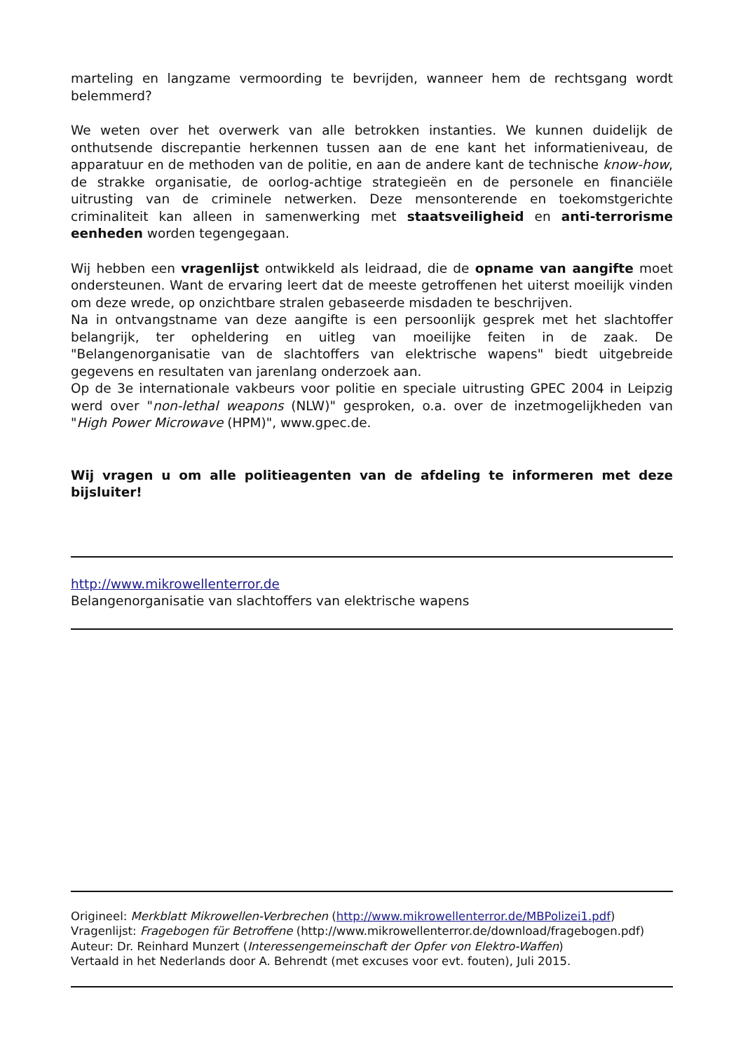marteling en langzame vermoording te bevrijden, wanneer hem de rechtsgang wordt belemmerd?
We weten over het overwerk van alle betrokken instanties. We kunnen duidelijk de onthutsende discrepantie herkennen tussen aan de ene kant het informatieniveau, de apparatuur en de methoden van de politie, en aan de andere kant de technische know-how, de strakke organisatie, de oorlog-achtige strategieën en de personele en financiële uitrusting van de criminele netwerken. Deze mensonterende en toekomstgerichte criminaliteit kan alleen in samenwerking met staatsveiligheid en anti-terrorisme eenheden worden tegengegaan.
Wij hebben een vragenlijst ontwikkeld als leidraad, die de opname van aangifte moet ondersteunen. Want de ervaring leert dat de meeste getroffenen het uiterst moeilijk vinden om deze wrede, op onzichtbare stralen gebaseerde misdaden te beschrijven.
Na in ontvangstname van deze aangifte is een persoonlijk gesprek met het slachtoffer belangrijk, ter opheldering en uitleg van moeilijke feiten in de zaak. De "Belangenorganisatie van de slachtoffers van elektrische wapens" biedt uitgebreide gegevens en resultaten van jarenlang onderzoek aan.
Op de 3e internationale vakbeurs voor politie en speciale uitrusting GPEC 2004 in Leipzig werd over "non-lethal weapons (NLW)" gesproken, o.a. over de inzetmogelijkheden van "High Power Microwave (HPM)", www.gpec.de.
Wij vragen u om alle politieagenten van de afdeling te informeren met deze bijsluiter!
http://www.mikrowellenterror.de
Belangenorganisatie van slachtoffers van elektrische wapens
Origineel: Merkblatt Mikrowellen-Verbrechen (http://www.mikrowellenterror.de/MBPolizei1.pdf)
Vragenlijst: Fragebogen für Betroffene (http://www.mikrowellenterror.de/download/fragebogen.pdf)
Auteur: Dr. Reinhard Munzert (Interessengemeinschaft der Opfer von Elektro-Waffen)
Vertaald in het Nederlands door A. Behrendt (met excuses voor evt. fouten), Juli 2015.